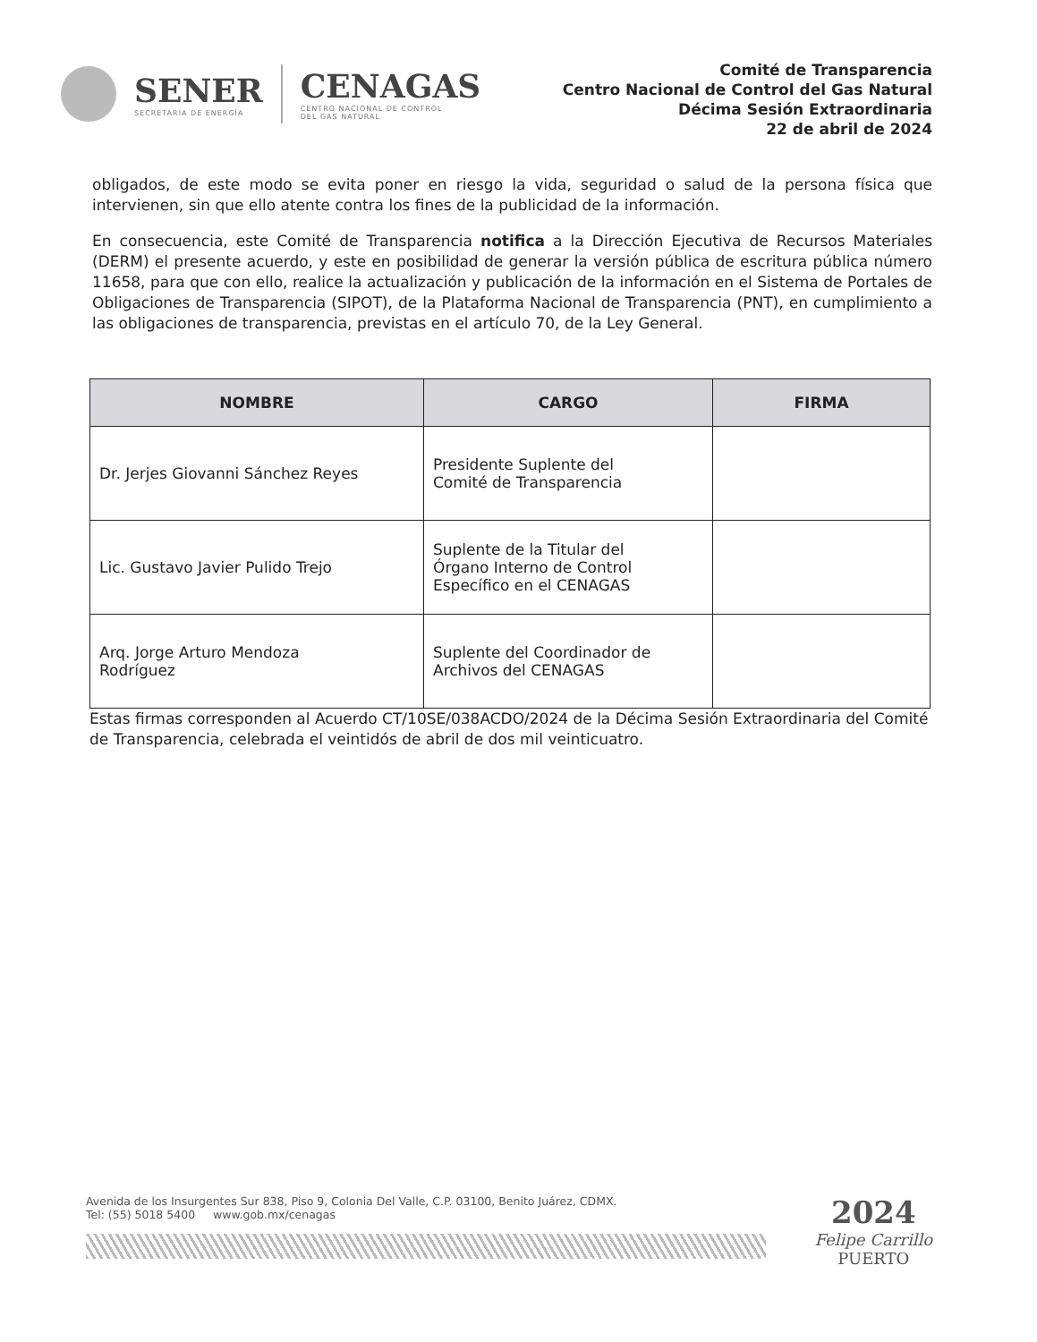SENER
SECRETARÍA DE ENERGÍA
CENAGAS
CENTRO NACIONAL DE CONTROL
DEL GAS NATURAL
Comité de Transparencia
Centro Nacional de Control del Gas Natural
Décima Sesión Extraordinaria
22 de abril de 2024
obligados, de este modo se evita poner en riesgo la vida, seguridad o salud de la persona física que intervienen, sin que ello atente contra los fines de la publicidad de la información.
En consecuencia, este Comité de Transparencia notifica a la Dirección Ejecutiva de Recursos Materiales (DERM) el presente acuerdo, y este en posibilidad de generar la versión pública de escritura pública número 11658, para que con ello, realice la actualización y publicación de la información en el Sistema de Portales de Obligaciones de Transparencia (SIPOT), de la Plataforma Nacional de Transparencia (PNT), en cumplimiento a las obligaciones de transparencia, previstas en el artículo 70, de la Ley General.
| NOMBRE | CARGO | FIRMA |
| --- | --- | --- |
| Dr. Jerjes Giovanni Sánchez Reyes | Presidente Suplente del Comité de Transparencia | |
| Lic. Gustavo Javier Pulido Trejo | Suplente de la Titular del Órgano Interno de Control Específico en el CENAGAS | |
| Arq. Jorge Arturo Mendoza Rodríguez | Suplente del Coordinador de Archivos del CENAGAS | |
Estas firmas corresponden al Acuerdo CT/10SE/038ACDO/2024 de la Décima Sesión Extraordinaria del Comité de Transparencia, celebrada el veintidós de abril de dos mil veinticuatro.
Avenida de los Insurgentes Sur 838, Piso 9, Colonia Del Valle, C.P. 03100, Benito Juárez, CDMX.
Tel: (55) 5018 5400 www.gob.mx/cenagas
2024
Felipe Carrillo
PUERTO